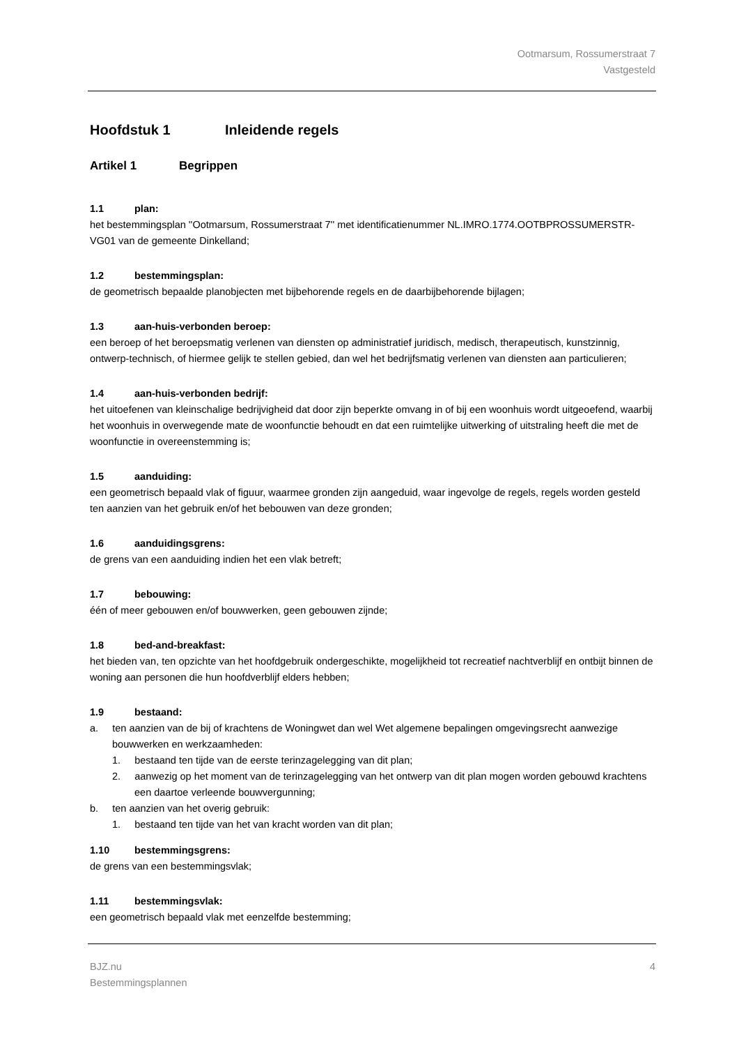Ootmarsum, Rossumerstraat 7
Vastgesteld
Hoofdstuk 1 Inleidende regels
Artikel 1 Begrippen
1.1 plan:
het bestemmingsplan ''Ootmarsum, Rossumerstraat 7'' met identificatienummer NL.IMRO.1774.OOTBPROSSUMERSTR-VG01 van de gemeente Dinkelland;
1.2 bestemmingsplan:
de geometrisch bepaalde planobjecten met bijbehorende regels en de daarbijbehorende bijlagen;
1.3 aan-huis-verbonden beroep:
een beroep of het beroepsmatig verlenen van diensten op administratief juridisch, medisch, therapeutisch, kunstzinnig, ontwerp-technisch, of hiermee gelijk te stellen gebied, dan wel het bedrijfsmatig verlenen van diensten aan particulieren;
1.4 aan-huis-verbonden bedrijf:
het uitoefenen van kleinschalige bedrijvigheid dat door zijn beperkte omvang in of bij een woonhuis wordt uitgeoefend, waarbij het woonhuis in overwegende mate de woonfunctie behoudt en dat een ruimtelijke uitwerking of uitstraling heeft die met de woonfunctie in overeenstemming is;
1.5 aanduiding:
een geometrisch bepaald vlak of figuur, waarmee gronden zijn aangeduid, waar ingevolge de regels, regels worden gesteld ten aanzien van het gebruik en/of het bebouwen van deze gronden;
1.6 aanduidingsgrens:
de grens van een aanduiding indien het een vlak betreft;
1.7 bebouwing:
één of meer gebouwen en/of bouwwerken, geen gebouwen zijnde;
1.8 bed-and-breakfast:
het bieden van, ten opzichte van het hoofdgebruik ondergeschikte, mogelijkheid tot recreatief nachtverblijf en ontbijt binnen de woning aan personen die hun hoofdverblijf elders hebben;
1.9 bestaand:
a. ten aanzien van de bij of krachtens de Woningwet dan wel Wet algemene bepalingen omgevingsrecht aanwezige bouwwerken en werkzaamheden:
1. bestaand ten tijde van de eerste terinzagelegging van dit plan;
2. aanwezig op het moment van de terinzagelegging van het ontwerp van dit plan mogen worden gebouwd krachtens een daartoe verleende bouwvergunning;
b. ten aanzien van het overig gebruik:
1. bestaand ten tijde van het van kracht worden van dit plan;
1.10 bestemmingsgrens:
de grens van een bestemmingsvlak;
1.11 bestemmingsvlak:
een geometrisch bepaald vlak met eenzelfde bestemming;
BJZ.nu
Bestemmingsplannen
4